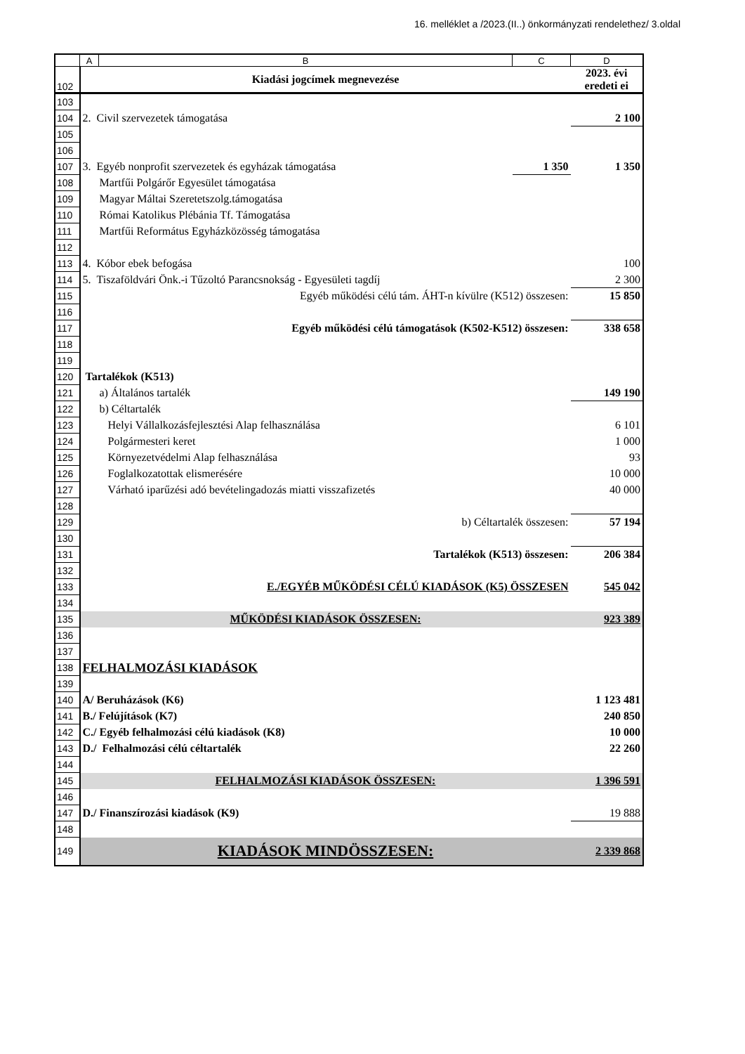16. melléklet a /2023.(II..) önkormányzati rendelethez/ 3.oldal
| | A | B | C | D |
| 102 | Kiadási jogcímek megnevezése | | | 2023. évi eredeti ei |
| 103 | | | | |
| 104 | 2. Civil szervezetek támogatása | | | 2 100 |
| 105 | | | | |
| 106 | | | | |
| 107 | 3. Egyéb nonprofit szervezetek és egyházak támogatása | | 1 350 | 1 350 |
| 108 | Martfűi Polgárőr Egyesület támogatása | | | |
| 109 | Magyar Máltai Szeretetszolg.támogatása | | | |
| 110 | Római Katolikus Plébánia Tf. Támogatása | | | |
| 111 | Martfűi Református Egyházközösség támogatása | | | |
| 112 | | | | |
| 113 | 4. Kóbor ebek befogása | | | 100 |
| 114 | 5. Tiszaföldvári Önk.-i Tűzoltó Parancsnokság - Egyesületi tagdíj | | | 2 300 |
| 115 | Egyéb működési célú tám. ÁHT-n kívülre (K512) összesen: | | | 15 850 |
| 116 | | | | |
| 117 | Egyéb működési célú támogatások (K502-K512) összesen: | | | 338 658 |
| 118 | | | | |
| 119 | | | | |
| 120 | Tartalékok (K513) | | | |
| 121 | a) Általános tartalék | | | 149 190 |
| 122 | b) Céltartalék | | | |
| 123 | Helyi Vállalkozásfejlesztési Alap felhasználása | | | 6 101 |
| 124 | Polgármesteri keret | | | 1 000 |
| 125 | Környezetvédelmi Alap felhasználása | | | 93 |
| 126 | Foglalkozatottak elismerésére | | | 10 000 |
| 127 | Várható iparűzési adó bevételingadozás miatti visszafizetés | | | 40 000 |
| 128 | | | | |
| 129 | b) Céltartalék összesen: | | | 57 194 |
| 130 | | | | |
| 131 | Tartalékok (K513) összesen: | | | 206 384 |
| 132 | | | | |
| 133 | E./EGYÉB MŰKÖDÉSI CÉLÚ KIADÁSOK (K5) ÖSSZESEN | | | 545 042 |
| 134 | | | | |
| 135 | MŰKÖDÉSI KIADÁSOK ÖSSZESEN: | | | 923 389 |
| 136 | | | | |
| 137 | | | | |
| 138 | FELHALMOZÁSI KIADÁSOK | | | |
| 139 | | | | |
| 140 | A/ Beruházások (K6) | | | 1 123 481 |
| 141 | B./ Felújítások (K7) | | | 240 850 |
| 142 | C./ Egyéb felhalmozási célú kiadások (K8) | | | 10 000 |
| 143 | D./ Felhalmozási célú céltartalék | | | 22 260 |
| 144 | | | | |
| 145 | FELHALMOZÁSI KIADÁSOK ÖSSZESEN: | | | 1 396 591 |
| 146 | | | | |
| 147 | D./ Finanszírozási kiadások (K9) | | | 19 888 |
| 148 | | | | |
| 149 | KIADÁSOK MINDÖSSZESEN: | | | 2 339 868 |